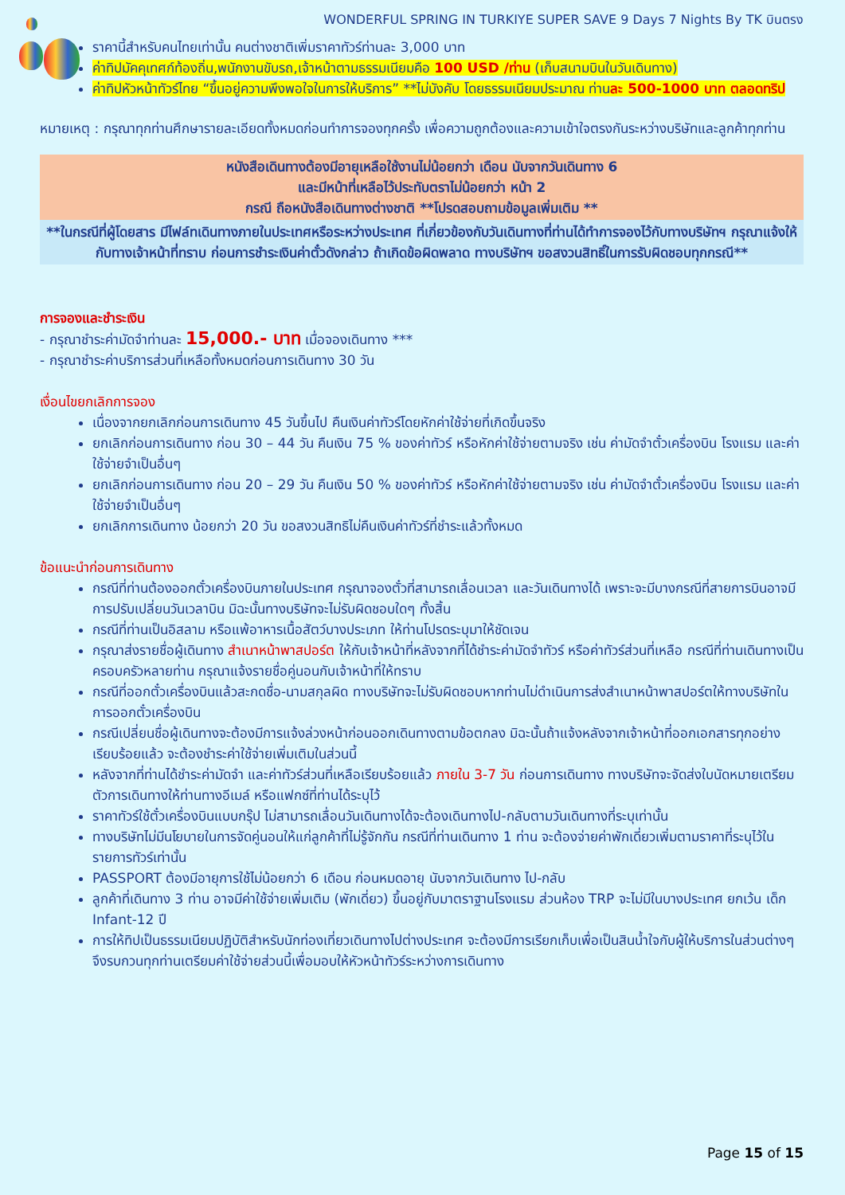WONDERFUL SPRING IN TURKIYE SUPER SAVE 9 Days 7 Nights By TK บินตรง
ราคานี้สำหรับคนไทยเท่านั้น คนต่างชาติเพิ่มราคาทัวร์ท่านละ 3,000 บาท
ค่าทิปมัคคุเทศก์ท้องถิ่น,พนักงานขับรถ,เจ้าหน้าตามธรรมเนียมคือ 100 USD /ท่าน (เก็บสนามบินในวันเดินทาง)
ค่าทิปหัวหน้าทัวร์ไทย “ขึ้นอยู่ความพึงพอใจในการให้บริการ” **ไม่บังคับ โดยธรรมเนียมประมาณ ท่านละ 500-1000 บาท ตลอดทริป
หมายเหตุ : กรุณาทุกท่านศึกษารายละเอียดทั้งหมดก่อนทำการจองทุกครั้ง เพื่อความถูกต้องและความเข้าใจตรงกันระหว่างบริษัทและลูกค้าทุกท่าน
หนังสือเดินทางต้องมีอายุเหลือใช้งานไม่น้อยกว่า เดือน นับจากวันเดินทาง 6
และมีหน้าที่เหลือไว้ประทับตราไม่น้อยกว่า หน้า 2
กรณี ถือหนังสือเดินทางต่างชาติ **โปรดสอบถามข้อมูลเพิ่มเติม **
**ในกรณีที่ผู้โดยสาร มีไฟล์ทเดินทางภายในประเทศหรือระหว่างประเทศ ที่เกี่ยวข้องกับวันเดินทางที่ท่านได้ทำการจองไว้กับทางบริษัทฯ กรุณาแจ้งให้กับทางเจ้าหน้าที่ทราบ ก่อนการชำระเงินค่าตั๋วดังกล่าว ถ้าเกิดข้อผิดพลาด ทางบริษัทฯ ขอสงวนสิทธิ์ในการรับผิดชอบทุกกรณี**
การจองและชำระเงิน
- กรุณาชำระค่ามัดจำท่านละ 15,000.- บาท เมื่อจองเดินทาง ***
- กรุณาชำระค่าบริการส่วนที่เหลือทั้งหมดก่อนการเดินทาง 30 วัน
เงื่อนไขยกเลิกการจอง
เนื่องจากยกเลิกก่อนการเดินทาง 45 วันขึ้นไป คืนเงินค่าทัวร์โดยหักค่าใช้จ่ายที่เกิดขึ้นจริง
ยกเลิกก่อนการเดินทาง ก่อน 30 – 44 วัน คืนเงิน 75 % ของค่าทัวร์ หรือหักค่าใช้จ่ายตามจริง เช่น ค่ามัดจำตั๋วเครื่องบิน โรงแรม และค่าใช้จ่ายจำเป็นอื่นๆ
ยกเลิกก่อนการเดินทาง ก่อน 20 – 29 วัน คืนเงิน 50 % ของค่าทัวร์ หรือหักค่าใช้จ่ายตามจริง เช่น ค่ามัดจำตั๋วเครื่องบิน โรงแรม และค่าใช้จ่ายจำเป็นอื่นๆ
ยกเลิกการเดินทาง น้อยกว่า 20 วัน ขอสงวนสิทธิไม่คืนเงินค่าทัวร์ที่ชำระแล้วทั้งหมด
ข้อแนะนำก่อนการเดินทาง
กรณีที่ท่านต้องออกตั๋วเครื่องบินภายในประเทศ กรุณาจองตั๋วที่สามารถเลื่อนเวลา และวันเดินทางได้ เพราะจะมีบางกรณีที่สายการบินอาจมีการปรับเปลี่ยนวันเวลาบิน มิฉะนั้นทางบริษัทจะไม่รับผิดชอบใดๆ ทั้งสิ้น
กรณีที่ท่านเป็นอิสลาม หรือแพ้อาหารเนื้อสัตว์บางประเภท ให้ท่านโปรดระบุมาให้ชัดเจน
กรุณาส่งรายชื่อผู้เดินทาง สำเนาหน้าพาสปอร์ต ให้กับเจ้าหน้าที่หลังจากที่ได้ชำระค่ามัดจำทัวร์ หรือค่าทัวร์ส่วนที่เหลือ กรณีที่ท่านเดินทางเป็นครอบครัวหลายท่าน กรุณาแจ้งรายชื่อคู่นอนกับเจ้าหน้าที่ให้ทราบ
กรณีที่ออกตั๋วเครื่องบินแล้วสะกดชื่อ-นามสกุลผิด ทางบริษัทจะไม่รับผิดชอบหากท่านไม่ดำเนินการส่งสำเนาหน้าพาสปอร์ตให้ทางบริษัทในการออกตั๋วเครื่องบิน
กรณีเปลี่ยนชื่อผู้เดินทางจะต้องมีการแจ้งล่วงหน้าก่อนออกเดินทางตามข้อตกลง มิฉะนั้นถ้าแจ้งหลังจากเจ้าหน้าที่ออกเอกสารทุกอย่างเรียบร้อยแล้ว จะต้องชำระค่าใช้จ่ายเพิ่มเติมในส่วนนี้
หลังจากที่ท่านได้ชำระค่ามัดจำ และค่าทัวร์ส่วนที่เหลือเรียบร้อยแล้ว ภายใน 3-7 วัน ก่อนการเดินทาง ทางบริษัทจะจัดส่งใบนัดหมายเตรียมตัวการเดินทางให้ท่านทางอีเมล์ หรือแฟกซ์ที่ท่านได้ระบุไว้
ราคาทัวร์ใช้ตั๋วเครื่องบินแบบกรุ๊ป ไม่สามารถเลื่อนวันเดินทางได้จะต้องเดินทางไป-กลับตามวันเดินทางที่ระบุเท่านั้น
ทางบริษัทไม่มีนโยบายในการจัดคู่นอนให้แก่ลูกค้าที่ไม่รู้จักกัน กรณีที่ท่านเดินทาง 1 ท่าน จะต้องจ่ายค่าพักเดี่ยวเพิ่มตามราคาที่ระบุไว้ในรายการทัวร์เท่านั้น
PASSPORT ต้องมีอายุการใช้ไม่น้อยกว่า 6 เดือน ก่อนหมดอายุ นับจากวันเดินทาง ไป-กลับ
ลูกค้าที่เดินทาง 3 ท่าน อาจมีค่าใช้จ่ายเพิ่มเติม (พักเดี่ยว) ขึ้นอยู่กับมาตราฐานโรงแรม ส่วนห้อง TRP จะไม่มีในบางประเทศ ยกเว้น เด็ก Infant-12 ปี
การให้ทิปเป็นธรรมเนียมปฏิบัติสำหรับนักท่องเที่ยวเดินทางไปต่างประเทศ จะต้องมีการเรียกเก็บเพื่อเป็นสินน้ำใจกับผู้ให้บริการในส่วนต่างๆ จึงรบกวนทุกท่านเตรียมค่าใช้จ่ายส่วนนี้เพื่อมอบให้หัวหน้าทัวร์ระหว่างการเดินทาง
Page 15 of 15